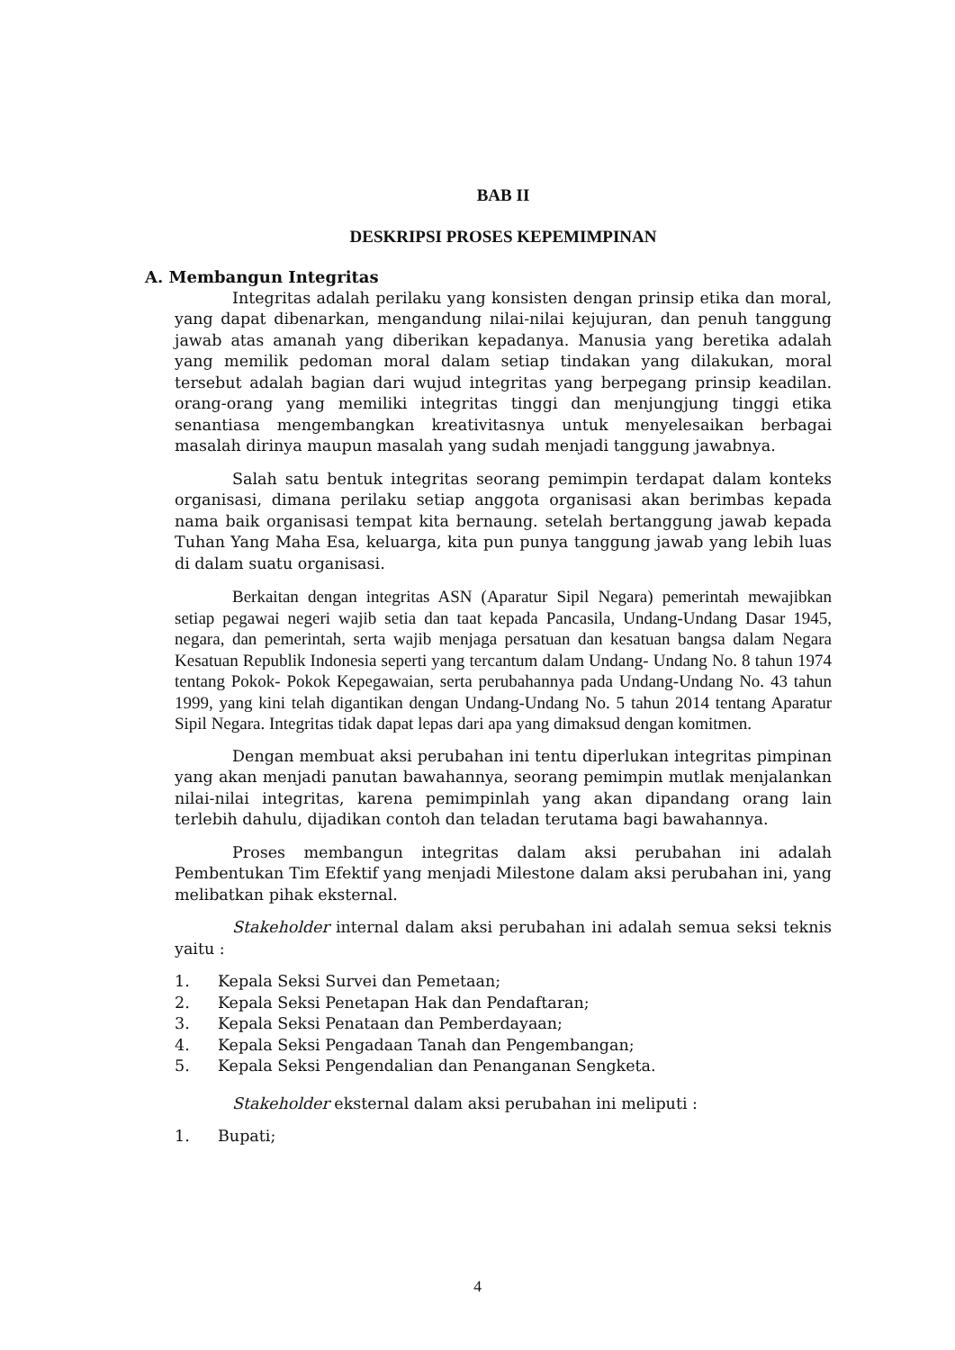BAB II
DESKRIPSI PROSES KEPEMIMPINAN
A. Membangun Integritas
Integritas adalah perilaku yang konsisten dengan prinsip etika dan moral, yang dapat dibenarkan, mengandung nilai-nilai kejujuran, dan penuh tanggung jawab atas amanah yang diberikan kepadanya. Manusia yang beretika adalah yang memilik pedoman moral dalam setiap tindakan yang dilakukan, moral tersebut adalah bagian dari wujud integritas yang berpegang prinsip keadilan. orang-orang yang memiliki integritas tinggi dan menjungjung tinggi etika senantiasa mengembangkan kreativitasnya untuk menyelesaikan berbagai masalah dirinya maupun masalah yang sudah menjadi tanggung jawabnya.
Salah satu bentuk integritas seorang pemimpin terdapat dalam konteks organisasi, dimana perilaku setiap anggota organisasi akan berimbas kepada nama baik organisasi tempat kita bernaung. setelah bertanggung jawab kepada Tuhan Yang Maha Esa, keluarga, kita pun punya tanggung jawab yang lebih luas di dalam suatu organisasi.
Berkaitan dengan integritas ASN (Aparatur Sipil Negara) pemerintah mewajibkan setiap pegawai negeri wajib setia dan taat kepada Pancasila, Undang-Undang Dasar 1945, negara, dan pemerintah, serta wajib menjaga persatuan dan kesatuan bangsa dalam Negara Kesatuan Republik Indonesia seperti yang tercantum dalam Undang- Undang No. 8 tahun 1974 tentang Pokok- Pokok Kepegawaian, serta perubahannya pada Undang-Undang No. 43 tahun 1999, yang kini telah digantikan dengan Undang-Undang No. 5 tahun 2014 tentang Aparatur Sipil Negara. Integritas tidak dapat lepas dari apa yang dimaksud dengan komitmen.
Dengan membuat aksi perubahan ini tentu diperlukan integritas pimpinan yang akan menjadi panutan bawahannya, seorang pemimpin mutlak menjalankan nilai-nilai integritas, karena pemimpinlah yang akan dipandang orang lain terlebih dahulu, dijadikan contoh dan teladan terutama bagi bawahannya.
Proses membangun integritas dalam aksi perubahan ini adalah Pembentukan Tim Efektif yang menjadi Milestone dalam aksi perubahan ini, yang melibatkan pihak eksternal.
Stakeholder internal dalam aksi perubahan ini adalah semua seksi teknis yaitu :
1. Kepala Seksi Survei dan Pemetaan;
2. Kepala Seksi Penetapan Hak dan Pendaftaran;
3. Kepala Seksi Penataan dan Pemberdayaan;
4. Kepala Seksi Pengadaan Tanah dan Pengembangan;
5. Kepala Seksi Pengendalian dan Penanganan Sengketa.
Stakeholder eksternal dalam aksi perubahan ini meliputi :
1. Bupati;
4